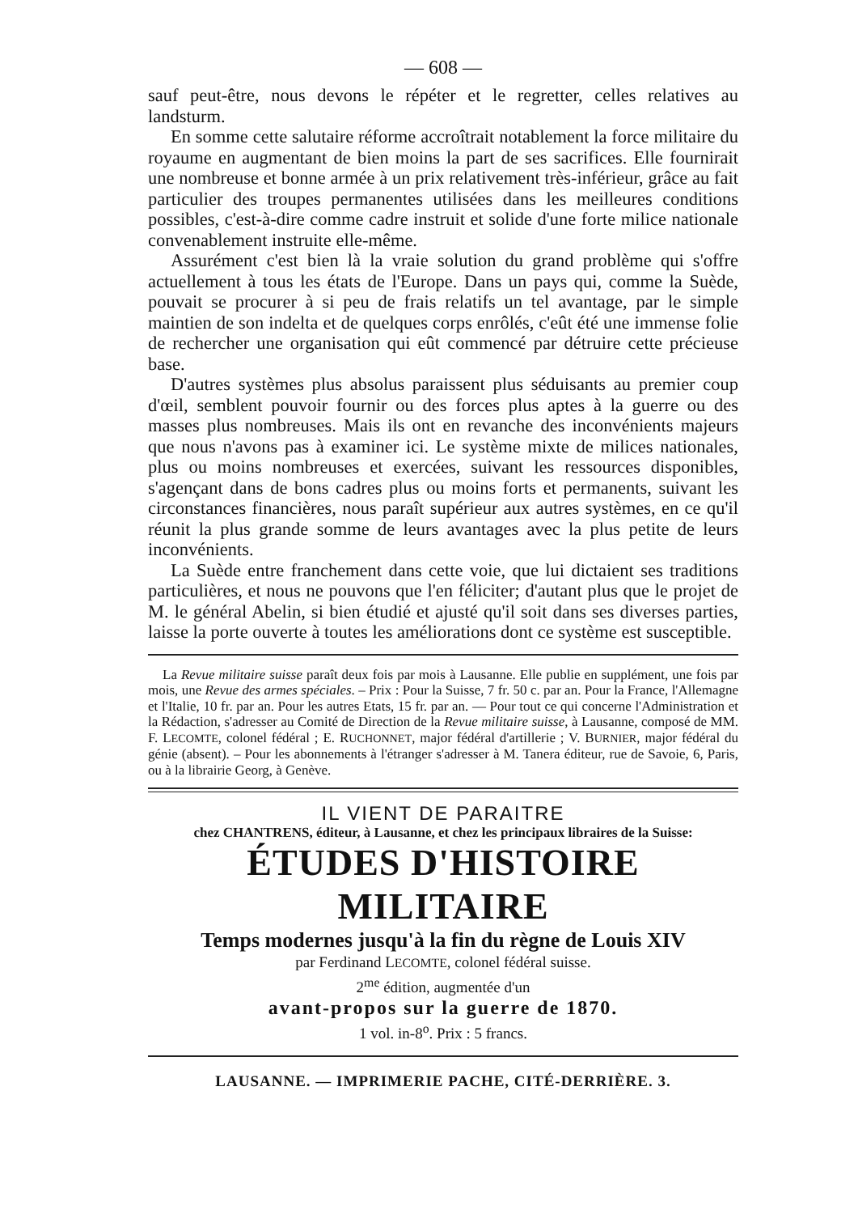— 608 —
sauf peut-être, nous devons le répéter et le regretter, celles relatives au landsturm.
En somme cette salutaire réforme accroîtrait notablement la force militaire du royaume en augmentant de bien moins la part de ses sacrifices. Elle fournirait une nombreuse et bonne armée à un prix relativement très-inférieur, grâce au fait particulier des troupes permanentes utilisées dans les meilleures conditions possibles, c'est-à-dire comme cadre instruit et solide d'une forte milice nationale convenablement instruite elle-même.
Assurément c'est bien là la vraie solution du grand problème qui s'offre actuellement à tous les états de l'Europe. Dans un pays qui, comme la Suède, pouvait se procurer à si peu de frais relatifs un tel avantage, par le simple maintien de son indelta et de quelques corps enrôlés, c'eût été une immense folie de rechercher une organisation qui eût commencé par détruire cette précieuse base.
D'autres systèmes plus absolus paraissent plus séduisants au premier coup d'œil, semblent pouvoir fournir ou des forces plus aptes à la guerre ou des masses plus nombreuses. Mais ils ont en revanche des inconvénients majeurs que nous n'avons pas à examiner ici. Le système mixte de milices nationales, plus ou moins nombreuses et exercées, suivant les ressources disponibles, s'agençant dans de bons cadres plus ou moins forts et permanents, suivant les circonstances financières, nous paraît supérieur aux autres systèmes, en ce qu'il réunit la plus grande somme de leurs avantages avec la plus petite de leurs inconvénients.
La Suède entre franchement dans cette voie, que lui dictaient ses traditions particulières, et nous ne pouvons que l'en féliciter; d'autant plus que le projet de M. le général Abelin, si bien étudié et ajusté qu'il soit dans ses diverses parties, laisse la porte ouverte à toutes les améliorations dont ce système est susceptible.
La Revue militaire suisse paraît deux fois par mois à Lausanne. Elle publie en supplément, une fois par mois, une Revue des armes spéciales. – Prix : Pour la Suisse, 7 fr. 50 c. par an. Pour la France, l'Allemagne et l'Italie, 10 fr. par an. Pour les autres Etats, 15 fr. par an. — Pour tout ce qui concerne l'Administration et la Rédaction, s'adresser au Comité de Direction de la Revue militaire suisse, à Lausanne, composé de MM. F. LECOMTE, colonel fédéral ; E. RUCHONNET, major fédéral d'artillerie ; V. BURNIER, major fédéral du génie (absent). – Pour les abonnements à l'étranger s'adresser à M. Tanera éditeur, rue de Savoie, 6, Paris, ou à la librairie Georg, à Genève.
IL VIENT DE PARAITRE
chez CHANTRENS, éditeur, à Lausanne, et chez les principaux libraires de la Suisse:
ÉTUDES D'HISTOIRE MILITAIRE
Temps modernes jusqu'à la fin du règne de Louis XIV
par Ferdinand LECOMTE, colonel fédéral suisse.
2<sup>me</sup> édition, augmentée d'un
avant-propos sur la guerre de 1870.
1 vol. in-8<sup>o</sup>. Prix : 5 francs.
LAUSANNE. — IMPRIMERIE PACHE, CITÉ-DERRIÈRE. 3.